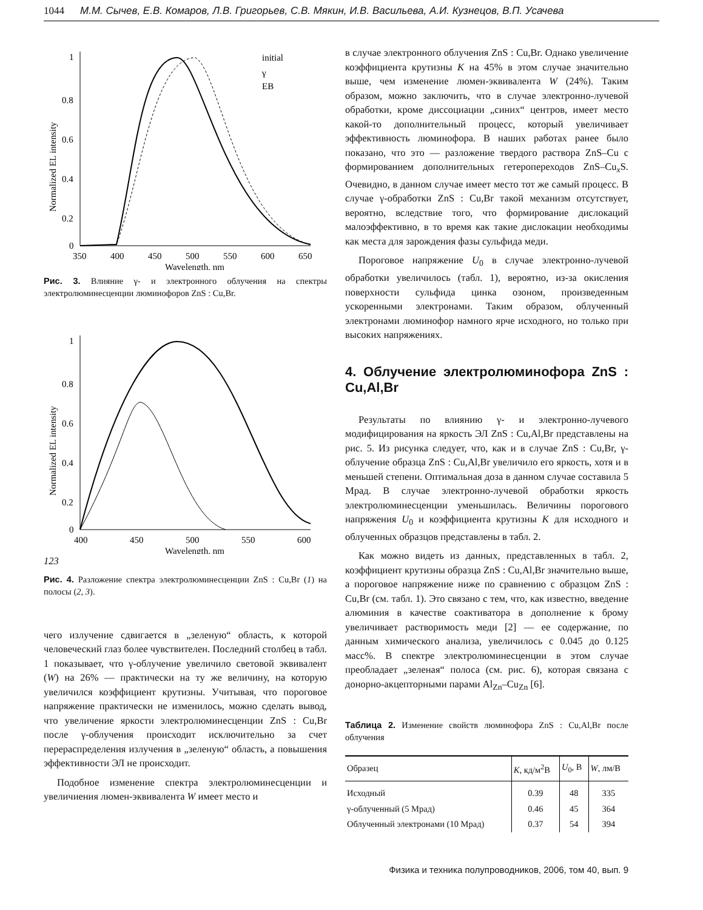1044 М.М. Сычев, Е.В. Комаров, Л.В. Григорьев, С.В. Мякин, И.В. Васильева, А.И. Кузнецов, В.П. Усачева
Normalized EL intensity
1
0.8
0.6
0.4
0.2
0
350
400
450
500
550
600
650
Wavelength, nm
initial
γ
EB
Рис. 3. Влияние γ- и электронного облучения на спектры электролюминесценции люминофоров ZnS : Cu,Br.
Normalized EL intensity
1
0.8
0.6
0.4
0.2
0
400
450
500
550
600
Wavelength, nm
1
2
3
Рис. 4. Разложение спектра электролюминесценции ZnS : Cu,Br (1) на полосы (2, 3).
чего излучение сдвигается в „зеленую“ область, к которой человеческий глаз более чувствителен. Последний столбец в табл. 1 показывает, что γ-облучение увеличило световой эквивалент (W) на 26% — практически на ту же величину, на которую увеличился коэффициент крутизны. Учитывая, что пороговое напряжение практически не изменилось, можно сделать вывод, что увеличение яркости электролюминесценции ZnS : Cu,Br после γ-облучения происходит исключительно за счет перераспределения излучения в „зеленую“ область, а повышения эффективности ЭЛ не происходит.
Подобное изменение спектра электролюминесценции и увеличиения люмен-эквивалента W имеет место и
в случае электронного облучения ZnS : Cu,Br. Однако увеличение коэффициента крутизны K на 45% в этом случае значительно выше, чем изменение люмен-эквивалента W (24%). Таким образом, можно заключить, что в случае электронно-лучевой обработки, кроме диссоциации „синих“ центров, имеет место какой-то дополнительный процесс, который увеличивает эффективность люминофора. В наших работах ранее было показано, что это — разложение твердого раствора ZnS–Cu с формированием дополнительных гетеропереходов ZnS–Cu<sub>x</sub>S. Очевидно, в данном случае имеет место тот же самый процесс. В случае γ-обработки ZnS : Cu,Br такой механизм отсутствует, вероятно, вследствие того, что формирование дислокаций малоэффективно, в то время как такие дислокации необходимы как места для зарождения фазы сульфида меди.
Пороговое напряжение U<sub>0</sub> в случае электронно-лучевой обработки увеличилось (табл. 1), вероятно, из-за окисления поверхности сульфида цинка озоном, произведенным ускоренными электронами. Таким образом, облученный электронами люминофор намного ярче исходного, но только при высоких напряжениях.
4. Облучение электролюминофора ZnS : Cu,Al,Br
Результаты по влиянию γ- и электронно-лучевого модифицирования на яркость ЭЛ ZnS : Cu,Al,Br представлены на рис. 5. Из рисунка следует, что, как и в случае ZnS : Cu,Br, γ-облучение образца ZnS : Cu,Al,Br увеличило его яркость, хотя и в меньшей степени. Оптимальная доза в данном случае составила 5 Мрад. В случае электронно-лучевой обработки яркость электролюминесценции уменьшилась. Величины порогового напряжения U<sub>0</sub> и коэффициента крутизны K для исходного и облученных образцов представлены в табл. 2.
Как можно видеть из данных, представленных в табл. 2, коэффициент крутизны образца ZnS : Cu,Al,Br значительно выше, а пороговое напряжение ниже по сравнению с образцом ZnS : Cu,Br (см. табл. 1). Это связано с тем, что, как известно, введение алюминия в качестве соактиватора в дополнение к брому увеличивает растворимость меди [2] — ее содержание, по данным химического анализа, увеличилось с 0.045 до 0.125 масс%. В спектре электролюминесценции в этом случае преобладает „зеленая“ полоса (см. рис. 6), которая связана с донорно-акцепторными парами Al<sub>Zn</sub>–Cu<sub>Zn</sub> [6].
Таблица 2. Изменение свойств люминофора ZnS : Cu,Al,Br после облучения
| Образец | K , кд/м<sup>2</sup>В | U<sub>0</sub>, В | W , лм/В |
| --- | --- | --- | --- |
| Исходный | 0.39 | 48 | 335 |
| γ-облученный (5 Мрад) | 0.46 | 45 | 364 |
| Облученный электронами (10 Мрад) | 0.37 | 54 | 394 |
Физика и техника полупроводников, 2006, том 40, вып. 9